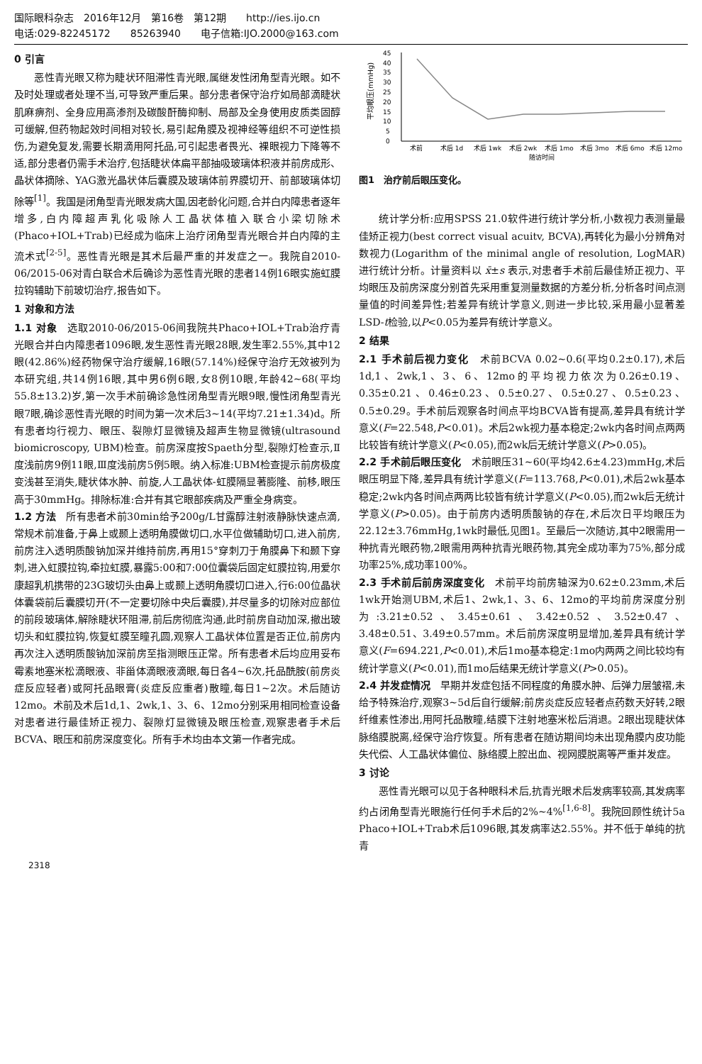国际眼科杂志　2016年12月　第16卷　第12期　　http://ies.ijo.cn
电话:029-82245172　　85263940　　电子信箱:IJO.2000@163.com
0 引言
恶性青光眼又称为睫状环阻滞性青光眼,属继发性闭角型青光眼。如不及时处理或者处理不当,可导致严重后果。部分患者保守治疗如局部滴睫状肌麻痹剂、全身应用高渗剂及碳酸酐酶抑制、局部及全身使用皮质类固醇可缓解,但药物起效时间相对较长,易引起角膜及视神经等组织不可逆性损伤,为避免复发,需要长期滴用阿托品,可引起患者畏光、裸眼视力下降等不适,部分患者仍需手术治疗,包括睫状体扁平部抽吸玻璃体积液并前房成形、晶状体摘除、YAG激光晶状体后囊膜及玻璃体前界膜切开、前部玻璃体切除等<sup>[1]</sup>。我国是闭角型青光眼发病大国,因老龄化问题,合并白内障患者逐年增多,白内障超声乳化吸除人工晶状体植入联合小梁切除术(Phaco+IOL+Trab)已经成为临床上治疗闭角型青光眼合并白内障的主流术式<sup>[2-5]</sup>。恶性青光眼是其术后最严重的并发症之一。我院自2010-06/2015-06对青白联合术后确诊为恶性青光眼的患者14例16眼实施虹膜拉钩辅助下前玻切治疗,报告如下。
1 对象和方法
1.1 对象　选取2010-06/2015-06间我院共Phaco+IOL+Trab治疗青光眼合并白内障患者1096眼,发生恶性青光眼28眼,发生率2.55%,其中12眼(42.86%)经药物保守治疗缓解,16眼(57.14%)经保守治疗无效被列为本研究组,共14例16眼,其中男6例6眼,女8例10眼,年龄42~68(平均55.8±13.2)岁,第一次手术前确诊急性闭角型青光眼9眼,慢性闭角型青光眼7眼,确诊恶性青光眼的时间为第一次术后3~14(平均7.21±1.34)d。所有患者均行视力、眼压、裂隙灯显微镜及超声生物显微镜(ultrasound biomicroscopy, UBM)检查。前房深度按Spaeth分型,裂隙灯检查示,Ⅱ度浅前房9例11眼,Ⅲ度浅前房5例5眼。纳入标准:UBM检查提示前房极度变浅甚至消失,睫状体水肿、前旋,人工晶状体-虹膜隔显著膨隆、前移,眼压高于30mmHg。排除标准:合并有其它眼部疾病及严重全身病变。
1.2 方法　所有患者术前30min给予200g/L甘露醇注射液静脉快速点滴,常规术前准备,于鼻上或颞上透明角膜做切口,水平位做辅助切口,进入前房,前房注入透明质酸钠加深并维持前房,再用15°穿刺刀于角膜鼻下和颞下穿刺,进入虹膜拉钩,牵拉虹膜,暴露5:00和7:00位囊袋后固定虹膜拉钩,用爱尔康超乳机携带的23G玻切头由鼻上或颞上透明角膜切口进入,行6:00位晶状体囊袋前后囊膜切开(不一定要切除中央后囊膜),并尽量多的切除对应部位的前段玻璃体,解除睫状环阻滞,前后房彻底沟通,此时前房自动加深,撤出玻切头和虹膜拉钩,恢复虹膜至瞳孔圆,观察人工晶状体位置是否正位,前房内再次注入透明质酸钠加深前房至指测眼压正常。所有患者术后均应用妥布霉素地塞米松滴眼液、非甾体滴眼液滴眼,每日各4~6次,托品酰胺(前房炎症反应轻者)或阿托品眼膏(炎症反应重者)散瞳,每日1~2次。术后随访12mo。术前及术后1d,1、2wk,1、3、6、12mo分别采用相同检查设备对患者进行最佳矫正视力、裂隙灯显微镜及眼压检查,观察患者手术后BCVA、眼压和前房深度变化。所有手术均由本文第一作者完成。
平均眼压(mmHg)
0
5
10
15
20
25
30
35
40
45
术前
术后 1d
术后 1wk
术后 2wk
术后 1mo
术后 3mo
术后 6mo
术后 12mo
随访时间
图1　治疗前后眼压变化。
统计学分析:应用SPSS 21.0软件进行统计学分析,小数视力表测量最佳矫正视力(best correct visual acuitv, BCVA),再转化为最小分辨角对数视力(Logarithm of the minimal angle of resolution, LogMAR)进行统计分析。计量资料以 x̄±s 表示,对患者手术前后最佳矫正视力、平均眼压及前房深度分别首先采用重复测量数据的方差分析,分析各时间点测量值的时间差异性;若差异有统计学意义,则进一步比较,采用最小显著差LSD-t检验,以P<0.05为差异有统计学意义。
2 结果
2.1 手术前后视力变化　术前BCVA 0.02~0.6(平均0.2±0.17),术后1d,1、2wk,1、3、6、12mo的平均视力依次为0.26±0.19、0.35±0.21、0.46±0.23、0.5±0.27、0.5±0.27、0.5±0.23、0.5±0.29。手术前后观察各时间点平均BCVA皆有提高,差异具有统计学意义(F=22.548,P<0.01)。术后2wk视力基本稳定;2wk内各时间点两两比较皆有统计学意义(P<0.05),而2wk后无统计学意义(P>0.05)。
2.2 手术前后眼压变化　术前眼压31~60(平均42.6±4.23)mmHg,术后眼压明显下降,差异具有统计学意义(F=113.768,P<0.01),术后2wk基本稳定;2wk内各时间点两两比较皆有统计学意义(P<0.05),而2wk后无统计学意义(P>0.05)。由于前房内透明质酸钠的存在,术后次日平均眼压为22.12±3.76mmHg,1wk时最低,见图1。至最后一次随访,其中2眼需用一种抗青光眼药物,2眼需用两种抗青光眼药物,其完全成功率为75%,部分成功率25%,成功率100%。
2.3 手术前后前房深度变化　术前平均前房轴深为0.62±0.23mm,术后1wk开始测UBM,术后1、2wk,1、3、6、12mo的平均前房深度分别为:3.21±0.52、3.45±0.61、3.42±0.52、3.52±0.47、3.48±0.51、3.49±0.57mm。术后前房深度明显增加,差异具有统计学意义(F=694.221,P<0.01),术后1mo基本稳定:1mo内两两之间比较均有统计学意义(P<0.01),而1mo后结果无统计学意义(P>0.05)。
2.4 并发症情况　早期并发症包括不同程度的角膜水肿、后弹力层皱褶,未给予特殊治疗,观察3~5d后自行缓解;前房炎症反应轻者点药数天好转,2眼纤维素性渗出,用阿托品散瞳,结膜下注射地塞米松后消退。2眼出现睫状体脉络膜脱离,经保守治疗恢复。所有患者在随访期间均未出现角膜内皮功能失代偿、人工晶状体偏位、脉络膜上腔出血、视网膜脱离等严重并发症。
3 讨论
恶性青光眼可以见于各种眼科术后,抗青光眼术后发病率较高,其发病率约占闭角型青光眼施行任何手术后的2%~4%<sup>[1,6-8]</sup>。我院回顾性统计5a Phaco+IOL+Trab术后1096眼,其发病率达2.55%。并不低于单纯的抗青
2318